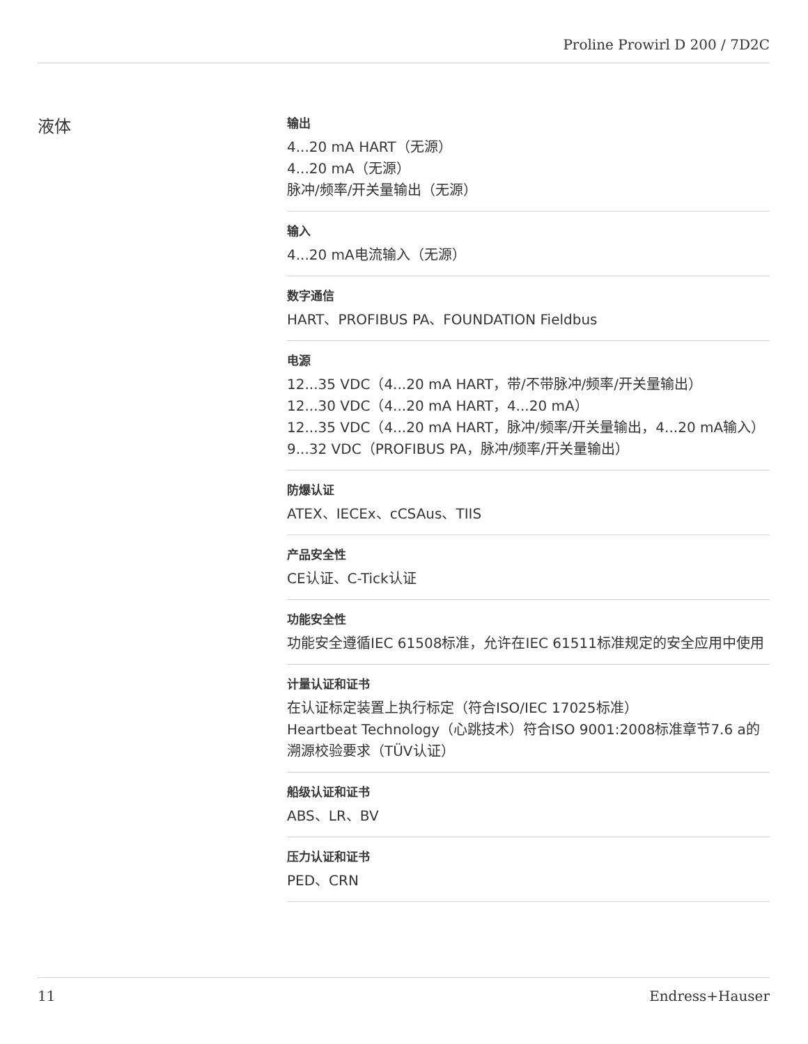Proline Prowirl D 200 / 7D2C
液体
输出
4...20 mA HART（无源）
4...20 mA（无源）
脉冲/频率/开关量输出（无源）
输入
4...20 mA电流输入（无源）
数字通信
HART、PROFIBUS PA、FOUNDATION Fieldbus
电源
12...35 VDC（4...20 mA HART，带/不带脉冲/频率/开关量输出）
12...30 VDC（4...20 mA HART，4...20 mA）
12...35 VDC（4...20 mA HART，脉冲/频率/开关量输出，4...20 mA输入）
9...32 VDC（PROFIBUS PA，脉冲/频率/开关量输出）
防爆认证
ATEX、IECEx、cCSAus、TIIS
产品安全性
CE认证、C-Tick认证
功能安全性
功能安全遵循IEC 61508标准，允许在IEC 61511标准规定的安全应用中使用
计量认证和证书
在认证标定装置上执行标定（符合ISO/IEC 17025标准）
Heartbeat Technology（心跳技术）符合ISO 9001:2008标准章节7.6 a的溯源校验要求（TÜV认证）
船级认证和证书
ABS、LR、BV
压力认证和证书
PED、CRN
11 Endress+Hauser